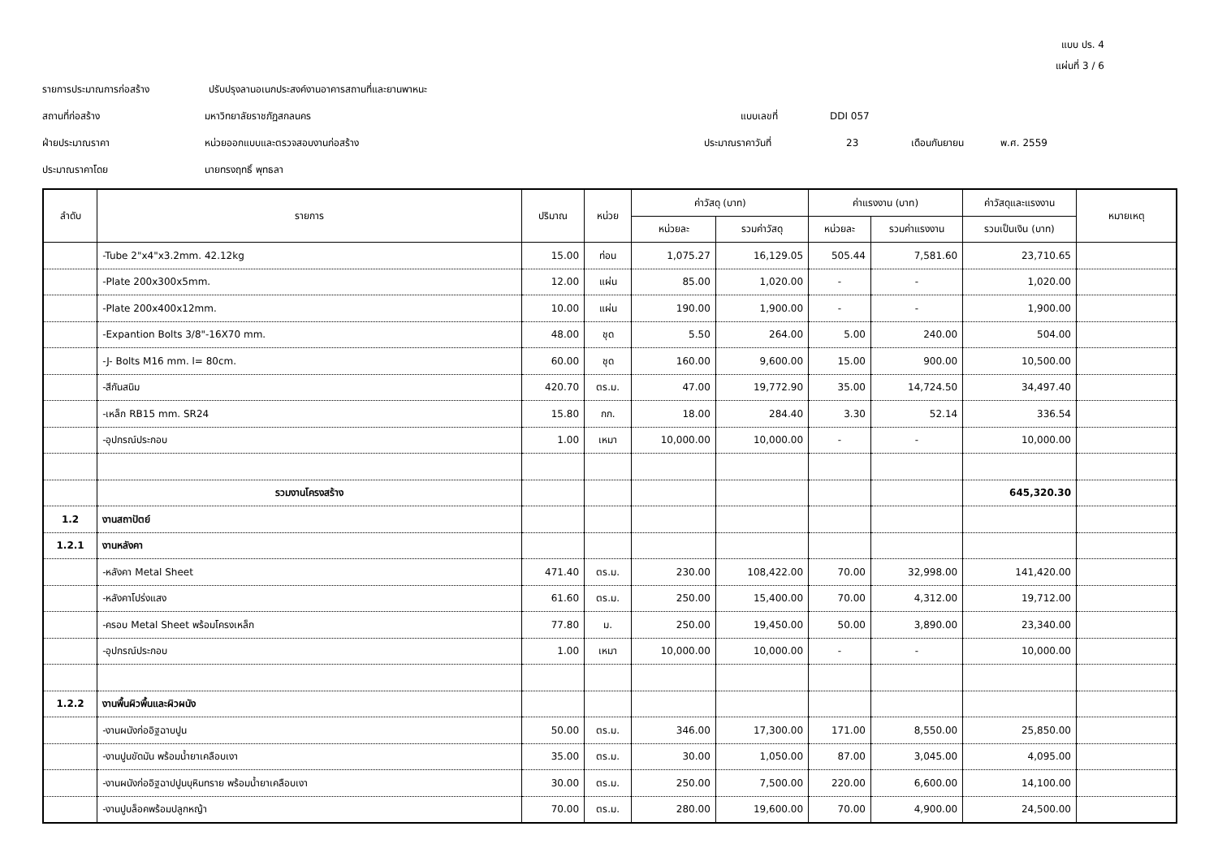แบบ ปร. 4
แผ่นที่ 3 / 6
รายการประมาณการก่อสร้าง ปรับปรุงลานอเนกประสงค์งานอาคารสถานที่และยานพาหนะ
สถานที่ก่อสร้าง มหาวิทยาลัยราชภัฏสกลนคร แบบเลขที่ DDI 057
ฝ่ายประมาณราคา หน่วยออกแบบและตรวจสอบงานก่อสร้าง ประมาณราคาวันที่ 23 เดือนกันยายน พ.ศ. 2559
ประมาณราคาโดย นายทรงฤทธิ์ พุทธลา
| ลำดับ | รายการ | ปริมาณ | หน่วย | ค่าวัสดุ (บาท) | | ค่าแรงงาน (บาท) | | ค่าวัสดุและแรงงาน | หมายเหตุ |
| --- | --- | --- | --- | --- | --- | --- | --- | --- | --- |
| | | | | หน่วยละ | รวมค่าวัสดุ | หน่วยละ | รวมค่าแรงงาน | รวมเป็นเงิน (บาท) | |
| | -Tube 2"x4"x3.2mm. 42.12kg | 15.00 | ท่อน | 1,075.27 | 16,129.05 | 505.44 | 7,581.60 | 23,710.65 | |
| | -Plate 200x300x5mm. | 12.00 | แผ่น | 85.00 | 1,020.00 | - | - | 1,020.00 | |
| | -Plate 200x400x12mm. | 10.00 | แผ่น | 190.00 | 1,900.00 | - | - | 1,900.00 | |
| | -Expantion Bolts 3/8"-16X70 mm. | 48.00 | ชุด | 5.50 | 264.00 | 5.00 | 240.00 | 504.00 | |
| | -J- Bolts M16 mm. l= 80cm. | 60.00 | ชุด | 160.00 | 9,600.00 | 15.00 | 900.00 | 10,500.00 | |
| | -สีกันสนิม | 420.70 | ตร.ม. | 47.00 | 19,772.90 | 35.00 | 14,724.50 | 34,497.40 | |
| | -เหล็ก RB15 mm. SR24 | 15.80 | กก. | 18.00 | 284.40 | 3.30 | 52.14 | 336.54 | |
| | -อุปกรณ์ประกอบ | 1.00 | เหมา | 10,000.00 | 10,000.00 | - | - | 10,000.00 | |
| | รวมงานโครงสร้าง | | | | | | | 645,320.30 | |
| 1.2 | งานสถาปัตย์ | | | | | | | | |
| 1.2.1 | งานหลังคา | | | | | | | | |
| | -หลังคา Metal Sheet | 471.40 | ตร.ม. | 230.00 | 108,422.00 | 70.00 | 32,998.00 | 141,420.00 | |
| | -หลังคาโปร่งแสง | 61.60 | ตร.ม. | 250.00 | 15,400.00 | 70.00 | 4,312.00 | 19,712.00 | |
| | -ครอบ Metal Sheet พร้อมโครงเหล็ก | 77.80 | ม. | 250.00 | 19,450.00 | 50.00 | 3,890.00 | 23,340.00 | |
| | -อุปกรณ์ประกอบ | 1.00 | เหมา | 10,000.00 | 10,000.00 | - | - | 10,000.00 | |
| 1.2.2 | งานพื้นผิวพื้นและผิวผนัง | | | | | | | | |
| | -งานผนังก่ออิฐฉาบปูน | 50.00 | ตร.ม. | 346.00 | 17,300.00 | 171.00 | 8,550.00 | 25,850.00 | |
| | -งานปูนขัดมัน พร้อมน้ำยาเคลือบเงา | 35.00 | ตร.ม. | 30.00 | 1,050.00 | 87.00 | 3,045.00 | 4,095.00 | |
| | -งานผนังก่ออิฐฉาปปูนบุหินทราย พร้อมน้ำยาเคลือบเงา | 30.00 | ตร.ม. | 250.00 | 7,500.00 | 220.00 | 6,600.00 | 14,100.00 | |
| | -งานปูบล็อคพร้อมปลูกหญ้า | 70.00 | ตร.ม. | 280.00 | 19,600.00 | 70.00 | 4,900.00 | 24,500.00 | |